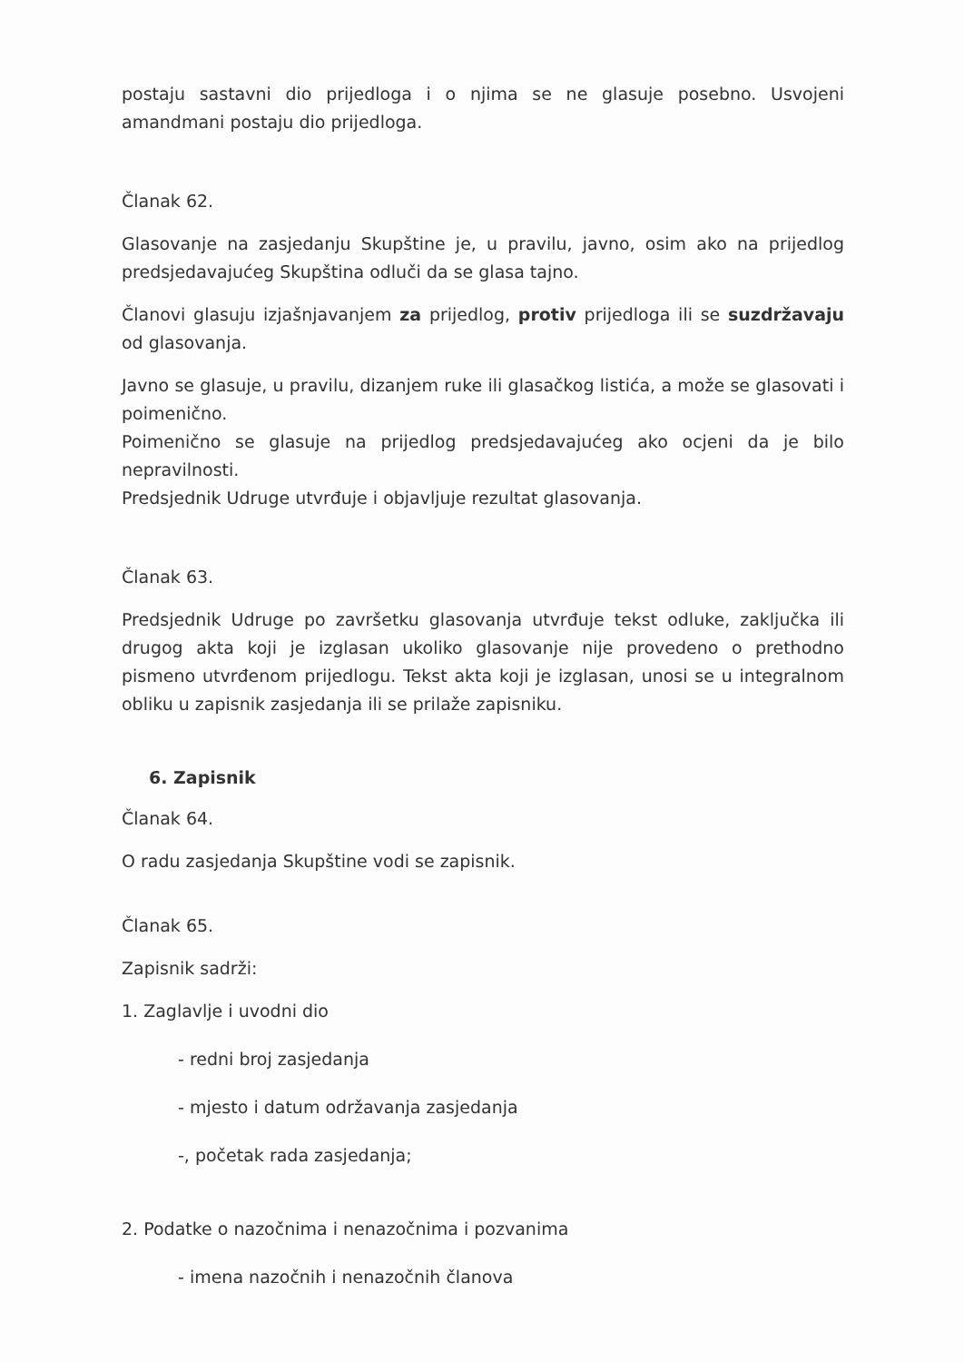postaju sastavni dio prijedloga i o njima se ne glasuje posebno. Usvojeni amandmani postaju dio prijedloga.
Članak 62.
Glasovanje na zasjedanju Skupštine je, u pravilu, javno, osim ako na prijedlog predsjedavajućeg Skupština odluči da se glasa tajno.
Članovi glasuju izjašnjavanjem za prijedlog, protiv prijedloga ili se suzdržavaju od glasovanja.
Javno se glasuje, u pravilu, dizanjem ruke ili glasačkog listića, a može se glasovati i poimenično.
Poimenično se glasuje na prijedlog predsjedavajućeg ako ocjeni da je bilo nepravilnosti.
Predsjednik Udruge utvrđuje i objavljuje rezultat glasovanja.
Članak 63.
Predsjednik Udruge po završetku glasovanja utvrđuje tekst odluke, zaključka ili drugog akta koji je izglasan ukoliko glasovanje nije provedeno o prethodno pismeno utvrđenom prijedlogu. Tekst akta koji je izglasan, unosi se u integralnom obliku u zapisnik zasjedanja ili se prilaže zapisniku.
6. Zapisnik
Članak 64.
O radu zasjedanja Skupštine vodi se zapisnik.
Članak 65.
Zapisnik sadrži:
1. Zaglavlje i uvodni dio
- redni broj zasjedanja
- mjesto i datum održavanja zasjedanja
-, početak rada zasjedanja;
2. Podatke o nazočnima i nenazočnima i pozvanima
- imena nazočnih i nenazočnih članova